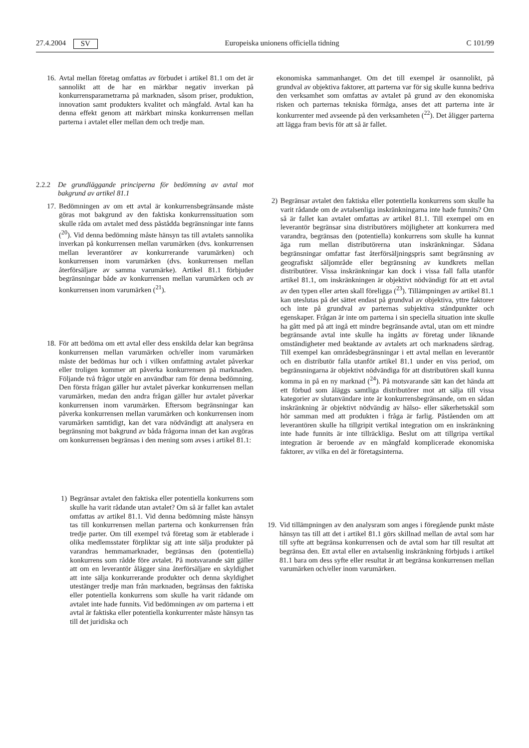27.4.2004 SV Europeiska unionens officiella tidning C 101/99
16. Avtal mellan företag omfattas av förbudet i artikel 81.1 om det är sannolikt att de har en märkbar negativ inverkan på konkurrensparametrarna på marknaden, såsom priser, produktion, innovation samt produkters kvalitet och mångfald. Avtal kan ha denna effekt genom att märkbart minska konkurrensen mellan parterna i avtalet eller mellan dem och tredje man.
2.2.2 De grundläggande principerna för bedömning av avtal mot bakgrund av artikel 81.1
17. Bedömningen av om ett avtal är konkurrensbegränsande måste göras mot bakgrund av den faktiska konkurrenssituation som skulle råda om avtalet med dess påstådda begränsningar inte fanns (<sup>20</sup>). Vid denna bedömning måste hänsyn tas till avtalets sannolika inverkan på konkurrensen mellan varumärken (dvs. konkurrensen mellan leverantörer av konkurrerande varumärken) och konkurrensen inom varumärken (dvs. konkurrensen mellan återförsäljare av samma varumärke). Artikel 81.1 förbjuder begränsningar både av konkurrensen mellan varumärken och av konkurrensen inom varumärken (<sup>21</sup>).
18. För att bedöma om ett avtal eller dess enskilda delar kan begränsa konkurrensen mellan varumärken och/eller inom varumärken måste det bedömas hur och i vilken omfattning avtalet påverkar eller troligen kommer att påverka konkurrensen på marknaden. Följande två frågor utgör en användbar ram för denna bedömning. Den första frågan gäller hur avtalet påverkar konkurrensen mellan varumärken, medan den andra frågan gäller hur avtalet påverkar konkurrensen inom varumärken. Eftersom begränsningar kan påverka konkurrensen mellan varumärken och konkurrensen inom varumärken samtidigt, kan det vara nödvändigt att analysera en begränsning mot bakgrund av båda frågorna innan det kan avgöras om konkurrensen begränsas i den mening som avses i artikel 81.1:
1) Begränsar avtalet den faktiska eller potentiella konkurrens som skulle ha varit rådande utan avtalet? Om så är fallet kan avtalet omfattas av artikel 81.1. Vid denna bedömning måste hänsyn tas till konkurrensen mellan parterna och konkurrensen från tredje parter. Om till exempel två företag som är etablerade i olika medlemsstater förpliktar sig att inte sälja produkter på varandras hemmamarknader, begränsas den (potentiella) konkurrens som rådde före avtalet. På motsvarande sätt gäller att om en leverantör ålägger sina återförsäljare en skyldighet att inte sälja konkurrerande produkter och denna skyldighet utestänger tredje man från marknaden, begränsas den faktiska eller potentiella konkurrens som skulle ha varit rådande om avtalet inte hade funnits. Vid bedömningen av om parterna i ett avtal är faktiska eller potentiella konkurrenter måste hänsyn tas till det juridiska och
ekonomiska sammanhanget. Om det till exempel är osannolikt, på grundval av objektiva faktorer, att parterna var för sig skulle kunna bedriva den verksamhet som omfattas av avtalet på grund av den ekonomiska risken och parternas tekniska förmåga, anses det att parterna inte är konkurrenter med avseende på den verksamheten (<sup>22</sup>). Det åligger parterna att lägga fram bevis för att så är fallet.
2) Begränsar avtalet den faktiska eller potentiella konkurrens som skulle ha varit rådande om de avtalsenliga inskränkningarna inte hade funnits? Om så är fallet kan avtalet omfattas av artikel 81.1. Till exempel om en leverantör begränsar sina distributörers möjligheter att konkurrera med varandra, begränsas den (potentiella) konkurrens som skulle ha kunnat äga rum mellan distributörerna utan inskränkningar. Sådana begränsningar omfattar fast återförsäljningspris samt begränsning av geografiskt säljområde eller begränsning av kundkrets mellan distributörer. Vissa inskränkningar kan dock i vissa fall falla utanför artikel 81.1, om inskränkningen är objektivt nödvändigt för att ett avtal av den typen eller arten skall föreligga (<sup>23</sup>). Tillämpningen av artikel 81.1 kan uteslutas på det sättet endast på grundval av objektiva, yttre faktorer och inte på grundval av parternas subjektiva ståndpunkter och egenskaper. Frågan är inte om parterna i sin speciella situation inte skulle ha gått med på att ingå ett mindre begränsande avtal, utan om ett mindre begränsande avtal inte skulle ha ingåtts av företag under liknande omständigheter med beaktande av avtalets art och marknadens särdrag. Till exempel kan områdesbegränsningar i ett avtal mellan en leverantör och en distributör falla utanför artikel 81.1 under en viss period, om begränsningarna är objektivt nödvändiga för att distributören skall kunna komma in på en ny marknad (<sup>24</sup>). På motsvarande sätt kan det hända att ett förbud som åläggs samtliga distributörer mot att sälja till vissa kategorier av slutanvändare inte är konkurrensbegränsande, om en sådan inskränkning är objektivt nödvändig av hälso- eller säkerhetsskäl som hör samman med att produkten i fråga är farlig. Påståenden om att leverantören skulle ha tillgripit vertikal integration om en inskränkning inte hade funnits är inte tillräckliga. Beslut om att tillgripa vertikal integration är beroende av en mångfald komplicerade ekonomiska faktorer, av vilka en del är företagsinterna.
19. Vid tillämpningen av den analysram som anges i föregående punkt måste hänsyn tas till att det i artikel 81.1 görs skillnad mellan de avtal som har till syfte att begränsa konkurrensen och de avtal som har till resultat att begränsa den. Ett avtal eller en avtalsenlig inskränkning förbjuds i artikel 81.1 bara om dess syfte eller resultat är att begränsa konkurrensen mellan varumärken och/eller inom varumärken.